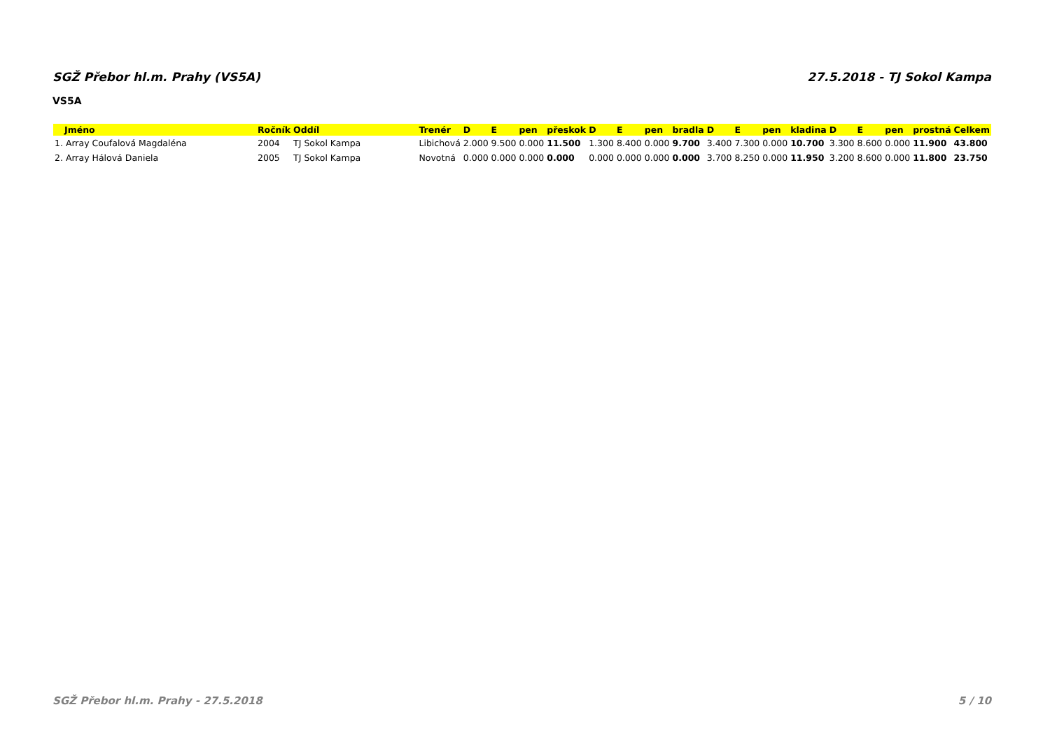SGŽ Přebor hl.m. Prahy (VS5A) 27.5.2018 - TJ Sokol Kampa
VS5A
| Jméno | Ročník | Oddíl | Trenér | D | E | pen | přeskok | D | E | pen | bradla | D | E | pen | kladina | D | E | pen | prostná | Celkem |
| --- | --- | --- | --- | --- | --- | --- | --- | --- | --- | --- | --- | --- | --- | --- | --- | --- | --- | --- | --- | --- |
| 1. Array Coufalová Magdaléna | 2004 | TJ Sokol Kampa | Libichová | 2.000 | 9.500 | 0.000 | 11.500 | 1.300 | 8.400 | 0.000 | 9.700 | 3.400 | 7.300 | 0.000 | 10.700 | 3.300 | 8.600 | 0.000 | 11.900 | 43.800 |
| 2. Array Hálová Daniela | 2005 | TJ Sokol Kampa | Novotná | 0.000 | 0.000 | 0.000 | 0.000 | 0.000 | 0.000 | 0.000 | 0.000 | 3.700 | 8.250 | 0.000 | 11.950 | 3.200 | 8.600 | 0.000 | 11.800 | 23.750 |
SGŽ Přebor hl.m. Prahy - 27.5.2018 5 / 10